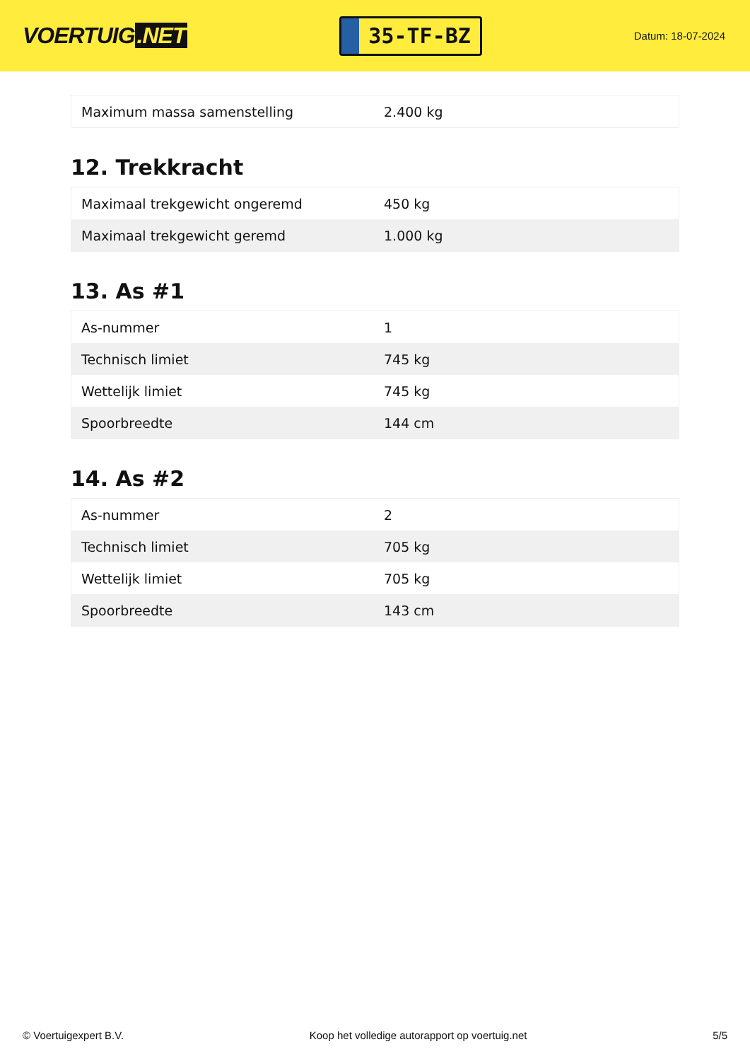VOERTUIG.NET
35-TF-BZ
Datum: 18-07-2024
| Maximum massa samenstelling | 2.400 kg |
12. Trekkracht
| Maximaal trekgewicht ongeremd | 450 kg |
| Maximaal trekgewicht geremd | 1.000 kg |
13. As #1
| As-nummer | 1 |
| Technisch limiet | 745 kg |
| Wettelijk limiet | 745 kg |
| Spoorbreedte | 144 cm |
14. As #2
| As-nummer | 2 |
| Technisch limiet | 705 kg |
| Wettelijk limiet | 705 kg |
| Spoorbreedte | 143 cm |
© Voertuigexpert B.V. Koop het volledige autorapport op voertuig.net 5/5